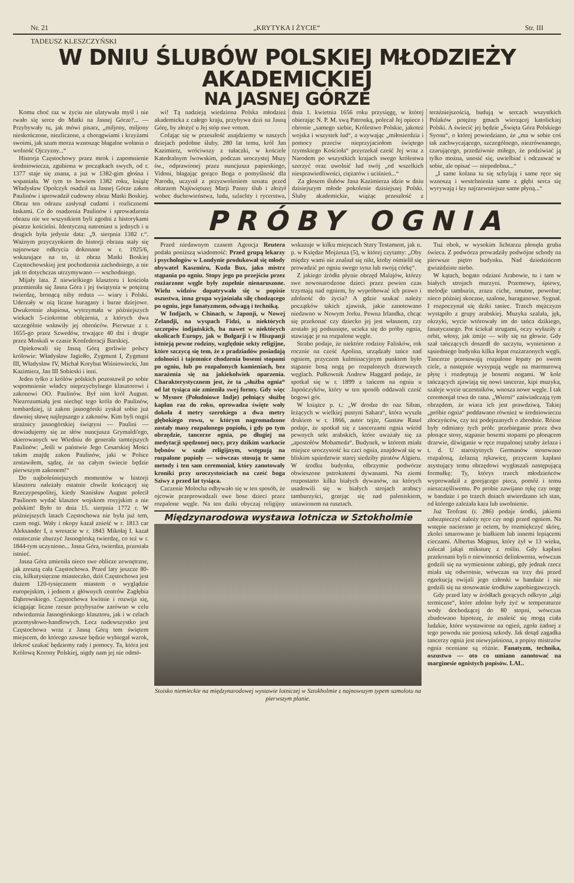Nr. 21 „KRYTYKA I ŻYCIE“Str. III
TADEUSZ KLESZCZYŃSKI
W DNIU ŚLUBÓW POLSKIEJ MŁODZIEŻY AKADEMICKIEJ
NA JASNEJ GÓRZE
Komu choć raz w życiu nie ulatywała myśl i nie rwało się serce do Matki na Jasnej Górze?... — Przybywały tu, jak mówi pisarz, „miljony, miljony nieskończone, niezliczone, z chorągwiami i krzyżami swoimi, jak szum morza wznosząc błagalne wołania o wolność Ojczyzny...“
Historja Częstochowy przez mrok i zapomnienie średniowiecza, zgubiona w początkach swych, od r. 1377 staje się znana, a już w 1382-gim głośna i wspaniała. W tym to bowiem 1382 roku, książę Władysław Opolczyk osadził na Jasnej Górze zakon Paulinów i sprowadził cudowny obraz Matki Boskiej. Obraz ten odrazu zasłynął cudami i rozlicznemi łaskami. Co do osadzenia Paulinów i sprowadzenia obrazu nie we wszystkiem byli zgodni z historykami pisarze kościelni. Identyczną natomiast u jednych i u drugich była jedynie data: „9. sierpnia 1382 r.“. Ważnym przyczynkiem do historji obrazu stały się najnowsze odkrycia dokonane w r. 1925/6, wskazujące na to, iż obraz Matki Boskiej Częstochowskiej jest pochodzenia zachodniego, a nie jak to dotychczas utrzymywano — wschodniego.
Mijały lata. Z niewielkiego klasztoru i kościoła przemieniła się Jasna Góra i jej świątynia w potężną twierdzę, bronącą niby reduta — wiary i Polski. Uderzały w nią liczne huragany i burze dziejowe. Dwukrotnie złupiona, wytrzymała w późniejszych wiekach 5-ciokrotne oblężenia, z których dwa szczególnie wsławiły jej obrońców. Pierwsze z r. 1655-go przez Szwedów, trwające 40 dni i drugie przez Moskali w czasie Konfederacji Barskiej.
Opiekowali się Jasną Górą gorliwie polscy królowie: Władysław Jagiełło, Zygmunt I, Zygmunt III, Władysław IV, Michał Korybut Wiśniowiecki, Jan Kazimierz, Jan III Sobieski i inni.
Jeden tylko z królów polskich pozostawił po sobie wspomnienie władcy nieprzychylnego klasztorowi i zakonowi OO. Paulinów. Był nim król August. Niezrozumiałą jest niechęć tego króla do Paulinów, tembardziej, iż zakon jasnogórski zyskał sobie już dawniej sławę najlepszego z zakonów. Kim byli ongiś strażnicy jasnogórskiej świątyni — Paulini — dowiadujemy się ze słów nuncjusza Grymaldi'ego, skierowanych we Wiedniu do generała tamtejszych Paulinów: „Jeśli w państwie Jego Cesarskiej Mości takim znajdę zakon Paulinów, jaki w Polsce zostawiłem, sądzę, że na całym świecie będzie pierwszym zakonem!“
Do najboleśniejszych momentów w historji klasztoru należały ostatnie chwile kończącej się Rzeczypospolitej, kiedy Stanisław August polecił Paulinom wydać klasztor wojskom rosyjskim a nie polskim! Było to dnia 15. sierpnia 1772 r. W późniejszych latach Częstochowa nie była już tem, czem ongi. Wały i okopy kazał znieść w r. 1813 car Aleksander I, a wreszcie w r. 1843 Mikołaj I. kazał ostatecznie zburzyć Jasnogórską twierdzę, co też w r. 1844-tym uczyniono... Jasna Góra, twierdza, przestała istnieć.
Jasna Góra zmieniła nieco swe oblicze zewnętrzne, jak zresztą cała Częstochowa. Przed laty jeszcze 80-ciu, kilkutysięczne miasteczko, dziś Częstochowa jest dużem 120-tysięcznem miastem o wyglądzie europejskim, i jednem z głównych centrów Zagłębia Dąbrowskiego. Częstochowa kwitnie i rozwija się, ściągając liczne rzesze przybyszów zarówno w celu odwiedzenia Jasnogórskiego klasztoru, jak i w celach przemysłowo-handlowych. Lecz nadewszystko jest Częstochowa wraz z Jasną Górą tem świętem miejscem, do którego zawsze będzie wybiegał wzrok, ilekroć szukać będziemy rady i pomocy. Ta, która jest Królową Korony Polskiej, nigdy nam jej nie odmó-
wi! Tą nadzieją wiedziona Polska młodzież akademicka z całego kraju, przybywa dziś na Jasną Górę, by złożyć u Jej stóp swe votum.
Cofając się w przeszłość znajdziemy w naszych dziejach podobne śluby. 280 lat temu, król Jan Kazimierz, wróciwszy z tułaczki, w kościele Katedralnym lwowskim, podczas uroczystej Mszy św., odprawionej przez nuncjusza papieskiego, Vidoni, błagając gorąco Boga o pomyślność dla Narodu, uczynił z przyzwoleniem senatu przed ołtarzem Najświętszej Marji Panny ślub i złożył wobec duchowieństwa, ludu, szlachty i rycerstwa, dnia 1. kwietnia 1656 roku przysięgę, w której obierając N. P. M. swą Patronką, polecał Jej opiece i obronie „samego siebie, Królestwo Polskie, jakoteż wojska i wszystek lud“, a wzywając „miłosierdzia i pomocy przeciw nieprzyjaciołom świętego rzymskiego Kościoła“ przyrzekał cześć Jej wraz z Narodem po wszystkich krajach swego królestwa szerzyć oraz uwolnić lud swój „od wszelkich niesprawiedliwości, ciężarów i uciśnień...“
Za głosem ślubów Jana Kazimierza idzie w dniu dzisiejszym młode pokolenie dzisiejszej Polski. Śluby akademickie, wiążąc przeszłość z teraźniejszością, budują w sercach wszystkich Polaków potężny gmach wierzącej katolickiej Polski. A świecić jej będzie „Święta Góra Polskiego Syonu“, o której powiedziano, że „ma w sobie coś tak zachwycającego, szczególnego, niezrównanego, czarującego, przedziwnie miłego, że podziwiać ją tylko można, unosić się, uwielbiać i odczuwać w sobie, ale opisać — niepodobna...“
„I same kolana tu się schylają i same ręce się wznoszą i westchnienia same z głębi serca się wyrywają i łzy najrzewniejsze same płyną...“
PRÓBY OGNIA
Przed niedawnym czasem Agencja Reutera podała poniższą wiadomość: Przed grupą lekarzy i psychologów w Londynie produkował się młody obywatel Kaszmiru, Kuda Bux, jako mistrz stąpania po ogniu. Stopy jego po przejściu przez rozżarzone węgle były zupełnie nienaruszone. Wielu widzów dopatrywało się w popisie oszustwa, inna grupa wyjaśniała siłę chodzącego po ogniu, jego fanatyzmem, odwagą i techniką.
W Indjach, w Chinach, w Japonji, w Nowej Zelandji, na wyspach Fidzi, u niektórych szczepów indjańskich, ba nawet w niektórych okolicach Europy, jak w Bułgarji i w Hiszpanji istnieją pewne rodziny, względnie sekty religijne, które szczycą się tem, że z pradziadów posiadają zdolności i tajemnice chodzenia bosemi stopami po ogniu, lub po rozpalonych kamieniach, bez narażenia się na jakiekolwiek oparzenia. Charakterystycznem jest, że ta „służba ognia“ od lat tysiąca nie zmieniła swej formy. Gdy więc w Mysore (Południowe Indje) pełniący służbę kapłan raz do roku, oprowadza święte woły dokoła 4 metry szerokiego a dwa metry głębokiego rowu, w którym nagromadzone zostały masy rozpalonego popiołu, i gdy po tym obrzędzie, tancerze ognia, po długiej na medytacji spędzonej nocy, przy dzikim warkocie bębnów w szale religijnym, wstępują na rozpalone popioły — wówczas stosują te same metody i ten sam ceremoniał, który zanotowały kroniki przy uroczystościach na cześć boga Sziwy z przed lat tysiąca.
Czczenie Molocha odbywało się w ten sposób, że ojcowie przeprowadzali swe bose dzieci przez rozpalone węgle. Na ten dziki obyczaj religijny wskazuje w kilku miejscach Stary Testament, jak n. p. w Księdze Mojżesza (5), w której czytamy: „Oby między wami nie znalazł się nikt, ktoby ośmielił się prowadzić po ogniu swego syna lub swoją córkę“.
Z jakiego źródła płynie obrzęd Malajów, którzy swe nowonarodzone dzieci przez pewien czas trzymają nad ogniem, by wypróbować ich prawo i zdolność do życia? A gdzie szukać należy początków takich zjawisk, jakie zanotowano niedawno w Nowym Jorku. Pewna Irlandka, chcąc się przekonać czy dziecko jej jest własnem, czy zostało jej podsunięte, ucieka się do próby ognia, stawiając je na rozpalone węgle.
Strabo podaje, że niektóre rodziny Falisków, rok rocznie na cześć Apolina, urządzały tańce nad ogniem, przyczem kulminacyjnym punktem było stąpanie bosą nogą po rozpalonych drzewnych węglach. Pułkownik Andrew Haggard podaje, że spotkał się w r. 1899 z tańcem na ogniu u Japończyków, który w ten sposób oddawali cześć bogowi gór.
W książce p. t.: „W drodze do oaz Siban, leżących w wielkiej pustyni Sahara“, która wyszła drukiem w r. 1866, autor tejże, Gustaw Rasel podaje, że spotkał się z tancerzami ognia wśród pewnych sekt arabskich, które uważały się za „apostołów Mohameda“. Budynek, w którem miała miejsce uroczystość ku czci ognia, znajdował się w bliskim sąsiedztwie starej siedziby piratów Algieru. W środku budynku, olbrzymie podwórze obwieszone pstrokatemi dywanami. Na ziemi rozpostarto kilka białych dywanów, na których usadowili się w białych strojach arabscy tamburzyści, grzejąc się nad paleniskiem, ustawionem na rusztach.
Międzynarodowa wystawa lotnicza w Sztokholmie
Stoisko niemieckie na międzynarodowej wystawie lotniczej w Sztokholmie z najnowszym typem samolotu na pierwszym planie.
Tuż obok, w wysokim lichtarzu płonęła gruba świeca. Z podwórza prowadziły podwójne schody na pierwsze piętro budynku. Nad dziedzińcem gwiaździste niebo.
W kątach, bogato odziani Arabowie, tu i tam w białych strojach murzyni. Przemowy, śpiewy, melodje tamburin, zrazu ciche, smutne, powolne; nieco później skoczne, szalone, huraganowe. Sygnał. I rozpoczynał się dziki taniec. Trzech mężczyzn wystąpiło z grupy arabskiej. Muzyka szalała, jęk, okrzyki, wycie wtórowały im do tańca dzikiego, fanatycznego. Pot ściekał strugami, oczy wyłaziły z orbit, włosy, jak żmije — wiły się na głowie. Gdy szał tańczących doszedł do szczytu, wyniesiono z sąsiedniego budynku kilka łopat rozżarzonych węgli. Tancerze przesuwają rozpalone łopaty po swem ciele, a następnie wysypują węgle na marmurową płytę i rozdeptują je bosemi nogami. W kole tańczących zjawiają się nowi tancerze, kipi muzyka, szaleje wycie uczestników, wnosza nowe węgle. I tak ceremonjał trwa do rana. „Wierni“ zaświadczają tym obrzędem, że wiara ich jest prawdziwą. Takiej „próbie ognia“ poddawano również w średniowieczu złoczyńców, czy też podejrzanych o zbrodnie. Różne były odmiany tych prób: przebieganie przez dwa płonące stosy, stąpanie bosemi stopami po płonącem drzewie, dźwiganie w ręce rozpalonej sztaby żelaza i t. d. U starożytnych Germanów stosowano rozpaloną, żelazną rękawicę, przyczem kapłani asystujący temu obrzędowi wygłaszali następującą formułkę: Ty, którys trzech młodzieńców wyprowadził z gorejącego pieca, pomóż i temu nieszczęśliwemu. Po probie zawijano rękę czy nogę w bandaże i po trzech dniach stwierdzano ich stan, od którego zależała kara lub uwolnienie.
Już Teofrast (r. 286) podaje środki, jakiemi zabezpieczyć należy ręce czy nogi przed ogniem. Na wstępie nacierano je octem, by rozmiękczyć skórę, zkolei smarowano je białkiem lub innemi lepiącemi cieczami. Albertus Magnus, który żył w 13 wieku, zalecał jakąś miksturę z roślin. Gdy kapłani przekonani byli o niewinności delinkwenta, wówczas godzili się na wymienione zabiegi, gdy jednak rzecz miała się odwrotnie, wówczas na trzy dni przed egzekucją owijali jego członki w bandaże i nie godzili się na stosowanie środków zapobiegawczych.
Gdy przed laty w źródłach gorących odkryto „algi termiczne“, które zdolne były żyć w temperaturze wody dochodzącej do 80 stopni, wówczas zbudowano hipotezę, że znaleść się mogą ciała ludzkie, które wystawione na ogień, zgoła żadnej z tego powodu nie poniosą szkody. Jak dotąd zagadka tancerzy ognia jest niewyjaśniona, a popisy mistrzów ognia oceniane są różnie. Fanatyzm, technika, oszustwo — oto co umiano zanotować na marginesie ognistych popisów. LAL.